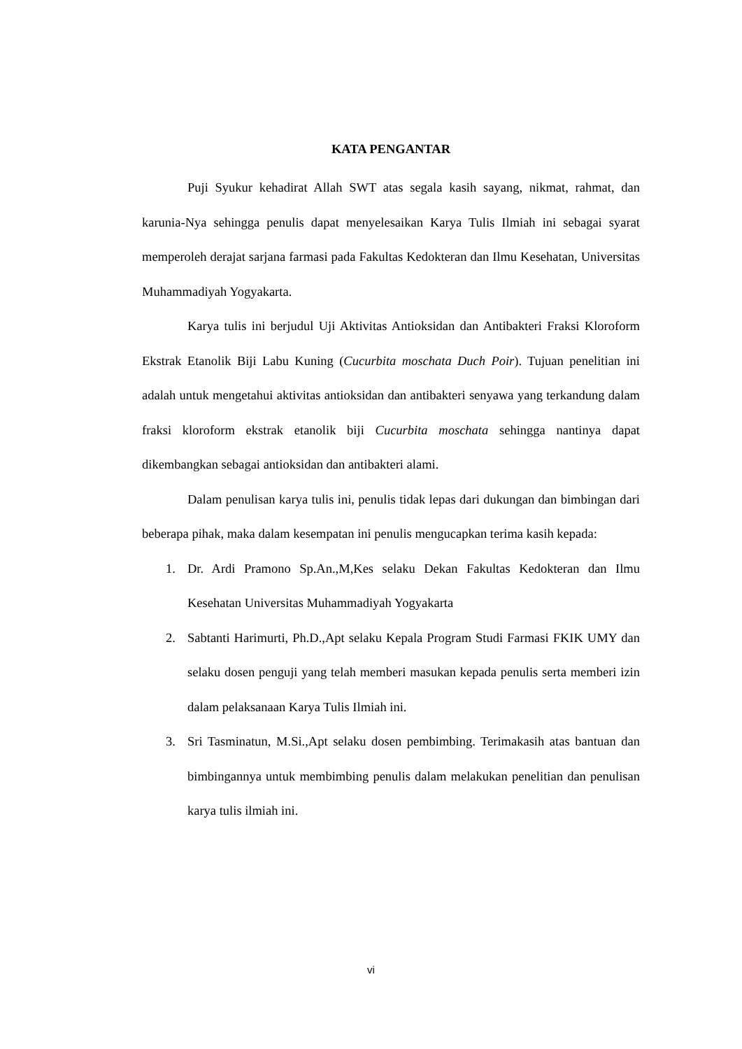KATA PENGANTAR
Puji Syukur kehadirat Allah SWT atas segala kasih sayang, nikmat, rahmat, dan karunia-Nya sehingga penulis dapat menyelesaikan Karya Tulis Ilmiah ini sebagai syarat memperoleh derajat sarjana farmasi pada Fakultas Kedokteran dan Ilmu Kesehatan, Universitas Muhammadiyah Yogyakarta.
Karya tulis ini berjudul Uji Aktivitas Antioksidan dan Antibakteri Fraksi Kloroform Ekstrak Etanolik Biji Labu Kuning (Cucurbita moschata Duch Poir). Tujuan penelitian ini adalah untuk mengetahui aktivitas antioksidan dan antibakteri senyawa yang terkandung dalam fraksi kloroform ekstrak etanolik biji Cucurbita moschata sehingga nantinya dapat dikembangkan sebagai antioksidan dan antibakteri alami.
Dalam penulisan karya tulis ini, penulis tidak lepas dari dukungan dan bimbingan dari beberapa pihak, maka dalam kesempatan ini penulis mengucapkan terima kasih kepada:
1. Dr. Ardi Pramono Sp.An.,M,Kes selaku Dekan Fakultas Kedokteran dan Ilmu Kesehatan Universitas Muhammadiyah Yogyakarta
2. Sabtanti Harimurti, Ph.D.,Apt selaku Kepala Program Studi Farmasi FKIK UMY dan selaku dosen penguji yang telah memberi masukan kepada penulis serta memberi izin dalam pelaksanaan Karya Tulis Ilmiah ini.
3. Sri Tasminatun, M.Si.,Apt selaku dosen pembimbing. Terimakasih atas bantuan dan bimbingannya untuk membimbing penulis dalam melakukan penelitian dan penulisan karya tulis ilmiah ini.
vi